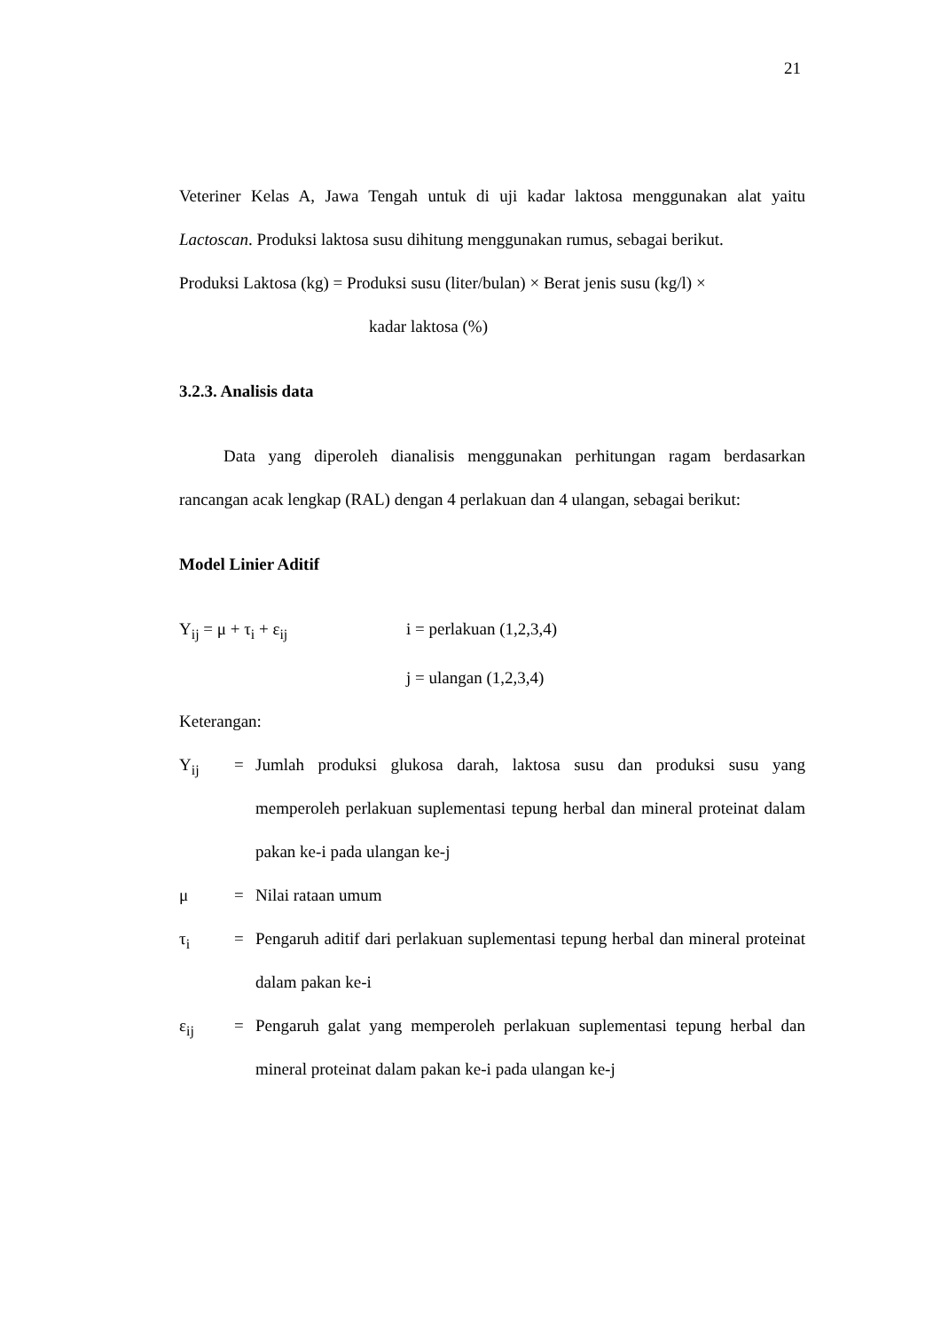21
Veteriner Kelas A, Jawa Tengah untuk di uji kadar laktosa menggunakan alat yaitu Lactoscan. Produksi laktosa susu dihitung menggunakan rumus, sebagai berikut.
Produksi Laktosa (kg) = Produksi susu (liter/bulan) × Berat jenis susu (kg/l) ×
kadar laktosa (%)
3.2.3. Analisis data
Data yang diperoleh dianalisis menggunakan perhitungan ragam berdasarkan rancangan acak lengkap (RAL) dengan 4 perlakuan dan 4 ulangan, sebagai berikut:
Model Linier Aditif
Y<sub>ij</sub> = μ + τ<sub>i</sub> + ε<sub>ij</sub> i = perlakuan (1,2,3,4)
j = ulangan (1,2,3,4)
Keterangan:
Y<sub>ij</sub> = Jumlah produksi glukosa darah, laktosa susu dan produksi susu yang memperoleh perlakuan suplementasi tepung herbal dan mineral proteinat dalam pakan ke-i pada ulangan ke-j
μ = Nilai rataan umum
τ<sub>i</sub> = Pengaruh aditif dari perlakuan suplementasi tepung herbal dan mineral proteinat dalam pakan ke-i
ε<sub>ij</sub> = Pengaruh galat yang memperoleh perlakuan suplementasi tepung herbal dan mineral proteinat dalam pakan ke-i pada ulangan ke-j